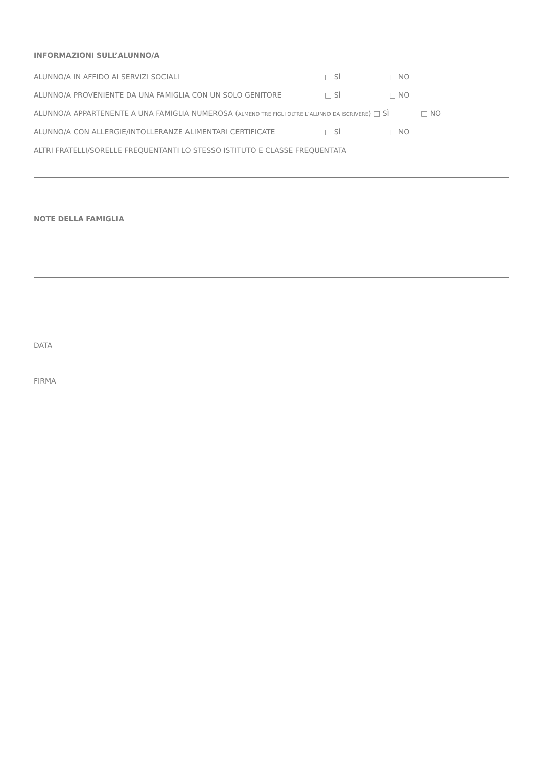INFORMAZIONI SULL’ALUNNO/A
ALUNNO/A IN AFFIDO AI SERVIZI SOCIALI □ SÌ □ NO
ALUNNO/A PROVENIENTE DA UNA FAMIGLIA CON UN SOLO GENITORE □ SÌ □ NO
ALUNNO/A APPARTENENTE A UNA FAMIGLIA NUMEROSA (ALMENO TRE FIGLI OLTRE L’ALUNNO DA ISCRIVERE) □ SÌ □ NO
ALUNNO/A CON ALLERGIE/INTOLLERANZE ALIMENTARI CERTIFICATE □ SÌ □ NO
ALTRI FRATELLI/SORELLE FREQUENTANTI LO STESSO ISTITUTO E CLASSE FREQUENTATA
NOTE DELLA FAMIGLIA
DATA
FIRMA